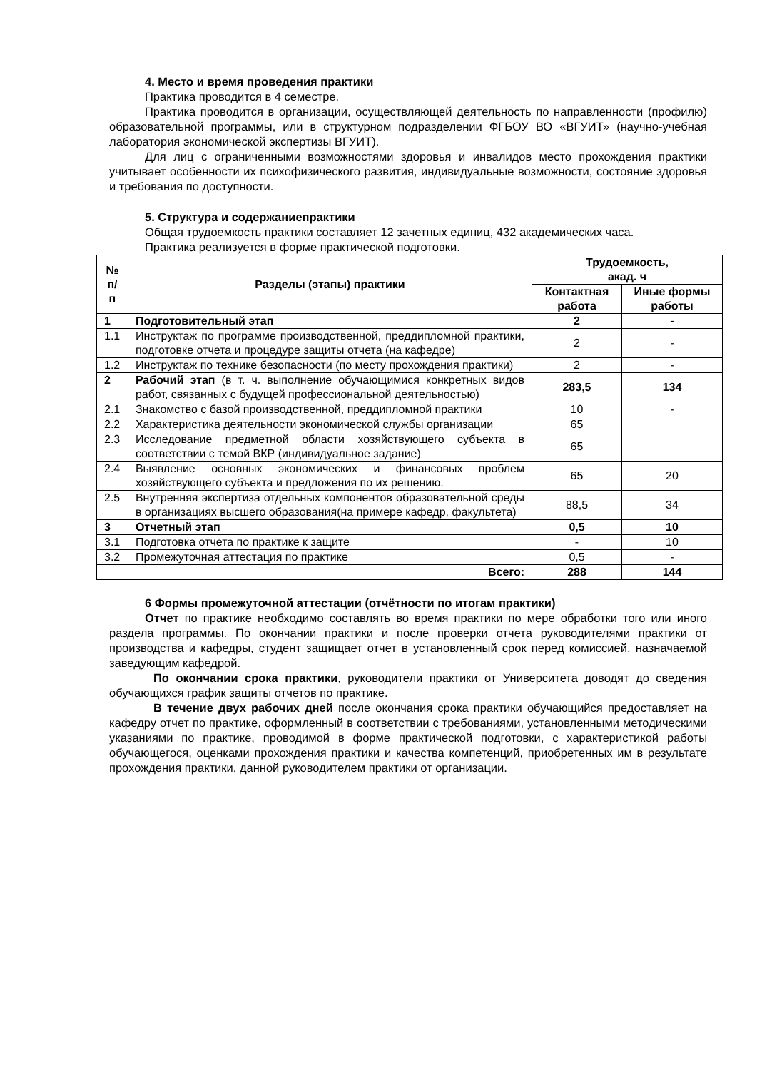4. Место и время проведения практики
Практика проводится в 4 семестре.
Практика проводится в организации, осуществляющей деятельность по направленности (профилю) образовательной программы, или в структурном подразделении ФГБОУ ВО «ВГУИТ» (научно-учебная лаборатория экономической экспертизы ВГУИТ).
Для лиц с ограниченными возможностями здоровья и инвалидов место прохождения практики учитывает особенности их психофизического развития, индивидуальные возможности, состояние здоровья и требования по доступности.
5. Структура и содержаниепрактики
Общая трудоемкость практики составляет 12 зачетных единиц, 432 академических часа.
Практика реализуется в форме практической подготовки.
| № п/п | Разделы (этапы) практики | Трудоемкость, акад. ч | |
| --- | --- | --- | --- |
| | | Контактная работа | Иные формы работы |
| 1 | Подготовительный этап | 2 | - |
| 1.1 | Инструктаж по программе производственной, преддипломной практики, подготовке отчета и процедуре защиты отчета (на кафедре) | 2 | - |
| 1.2 | Инструктаж по технике безопасности (по месту прохождения практики) | 2 | - |
| 2 | Рабочий этап (в т. ч. выполнение обучающимися конкретных видов работ, связанных с будущей профессиональной деятельностью) | 283,5 | 134 |
| 2.1 | Знакомство с базой производственной, преддипломной практики | 10 | - |
| 2.2 | Характеристика деятельности экономической службы организации | 65 | |
| 2.3 | Исследование предметной области хозяйствующего субъекта в соответствии с темой ВКР (индивидуальное задание) | 65 | |
| 2.4 | Выявление основных экономических и финансовых проблем хозяйствующего субъекта и предложения по их решению. | 65 | 20 |
| 2.5 | Внутренняя экспертиза отдельных компонентов образовательной среды в организациях высшего образования(на примере кафедр, факультета) | 88,5 | 34 |
| 3 | Отчетный этап | 0,5 | 10 |
| 3.1 | Подготовка отчета по практике к защите | - | 10 |
| 3.2 | Промежуточная аттестация по практике | 0,5 | - |
| | Всего: | 288 | 144 |
6 Формы промежуточной аттестации (отчётности по итогам практики)
Отчет по практике необходимо составлять во время практики по мере обработки того или иного раздела программы. По окончании практики и после проверки отчета руководителями практики от производства и кафедры, студент защищает отчет в установленный срок перед комиссией, назначаемой заведующим кафедрой.
По окончании срока практики, руководители практики от Университета доводят до сведения обучающихся график защиты отчетов по практике.
В течение двух рабочих дней после окончания срока практики обучающийся предоставляет на кафедру отчет по практике, оформленный в соответствии с требованиями, установленными методическими указаниями по практике, проводимой в форме практической подготовки, с характеристикой работы обучающегося, оценками прохождения практики и качества компетенций, приобретенных им в результате прохождения практики, данной руководителем практики от организации.